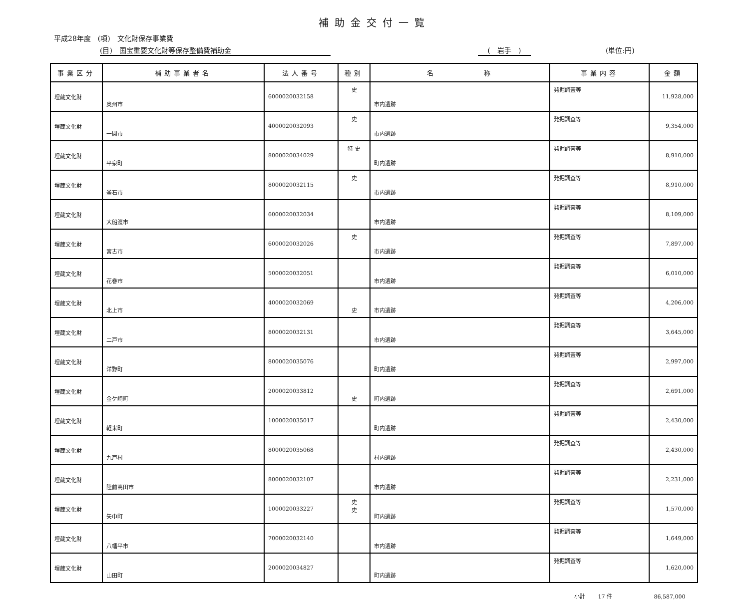補助金交付一覧
平成28年度　(項)　文化財保存事業費
(目)　国宝重要文化財等保存整備費補助金 (　岩手　) (単位:円)
| 事業区分 | 補助事業者名 | 法人番号 | 種別 | 名 称 | 事業内容 | 金額 |
| --- | --- | --- | --- | --- | --- | --- |
| 埋蔵文化財 | 奥州市 | 6000020032158 | 史 | 市内遺跡 | 発掘調査等 | 11,928,000 |
| 埋蔵文化財 | 一関市 | 4000020032093 | 史 | 市内遺跡 | 発掘調査等 | 9,354,000 |
| 埋蔵文化財 | 平泉町 | 8000020034029 | 特 史 | 町内遺跡 | 発掘調査等 | 8,910,000 |
| 埋蔵文化財 | 釜石市 | 8000020032115 | 史 | 市内遺跡 | 発掘調査等 | 8,910,000 |
| 埋蔵文化財 | 大船渡市 | 6000020032034 | | 市内遺跡 | 発掘調査等 | 8,109,000 |
| 埋蔵文化財 | 宮古市 | 6000020032026 | 史 | 市内遺跡 | 発掘調査等 | 7,897,000 |
| 埋蔵文化財 | 花巻市 | 5000020032051 | | 市内遺跡 | 発掘調査等 | 6,010,000 |
| 埋蔵文化財 | 北上市 | 4000020032069 | 史 | 市内遺跡 | 発掘調査等 | 4,206,000 |
| 埋蔵文化財 | 二戸市 | 8000020032131 | | 市内遺跡 | 発掘調査等 | 3,645,000 |
| 埋蔵文化財 | 洋野町 | 8000020035076 | | 町内遺跡 | 発掘調査等 | 2,997,000 |
| 埋蔵文化財 | 金ケ崎町 | 2000020033812 | 史 | 町内遺跡 | 発掘調査等 | 2,691,000 |
| 埋蔵文化財 | 軽米町 | 1000020035017 | | 町内遺跡 | 発掘調査等 | 2,430,000 |
| 埋蔵文化財 | 九戸村 | 8000020035068 | | 村内遺跡 | 発掘調査等 | 2,430,000 |
| 埋蔵文化財 | 陸前高田市 | 8000020032107 | | 市内遺跡 | 発掘調査等 | 2,231,000 |
| 埋蔵文化財 | 矢巾町 | 1000020033227 | 史 史 | 町内遺跡 | 発掘調査等 | 1,570,000 |
| 埋蔵文化財 | 八幡平市 | 7000020032140 | | 市内遺跡 | 発掘調査等 | 1,649,000 |
| 埋蔵文化財 | 山田町 | 2000020034827 | | 町内遺跡 | 発掘調査等 | 1,620,000 |
小計　　 17 件 86,587,000